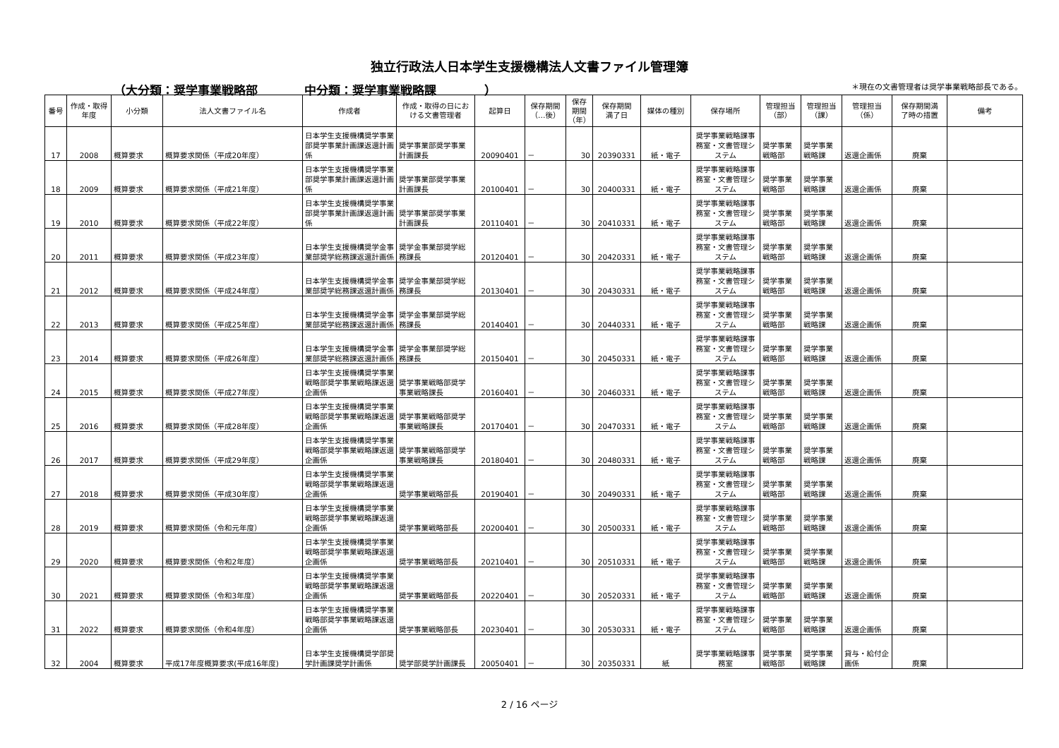独立行政法人日本学生支援機構法人文書ファイル管理簿
（大分類：奨学事業戦略部 中分類：奨学事業戦略課　　　　） ＊現在の文書管理者は奨学事業戦略部長である。
| 番号 | 作成・取得 年度 | 小分類 | 法人文書ファイル名 | 作成者 | 作成・取得の日にお ける文書管理者 | 起算日 | 保存期間 （…後） | 保存 期間 （年） | 保存期間 満了日 | 媒体の種別 | 保存場所 | 管理担当 （部） | 管理担当 （課） | 管理担当 （係） | 保存期間満 了時の措置 | 備考 |
| --- | --- | --- | --- | --- | --- | --- | --- | --- | --- | --- | --- | --- | --- | --- | --- | --- |
| 17 | 2008 | 概算要求 | 概算要求関係（平成20年度） | 日本学生支援機構奨学事業部奨学事業計画課返還計画係 | 奨学事業部奨学事業計画課長 | 20090401 | － | 30 | 20390331 | 紙・電子 | 奨学事業戦略課事務室・文書管理システム | 奨学事業戦略部 | 奨学事業戦略課 | 返還企画係 | 廃棄 | |
| 18 | 2009 | 概算要求 | 概算要求関係（平成21年度） | 日本学生支援機構奨学事業部奨学事業計画課返還計画係 | 奨学事業部奨学事業計画課長 | 20100401 | － | 30 | 20400331 | 紙・電子 | 奨学事業戦略課事務室・文書管理システム | 奨学事業戦略部 | 奨学事業戦略課 | 返還企画係 | 廃棄 | |
| 19 | 2010 | 概算要求 | 概算要求関係（平成22年度） | 日本学生支援機構奨学事業部奨学事業計画課返還計画係 | 奨学事業部奨学事業計画課長 | 20110401 | － | 30 | 20410331 | 紙・電子 | 奨学事業戦略課事務室・文書管理システム | 奨学事業戦略部 | 奨学事業戦略課 | 返還企画係 | 廃棄 | |
| 20 | 2011 | 概算要求 | 概算要求関係（平成23年度） | 日本学生支援機構奨学金事業部奨学総務課返還計画係 | 奨学金事業部奨学総務課長 | 20120401 | － | 30 | 20420331 | 紙・電子 | 奨学事業戦略課事務室・文書管理システム | 奨学事業戦略部 | 奨学事業戦略課 | 返還企画係 | 廃棄 | |
| 21 | 2012 | 概算要求 | 概算要求関係（平成24年度） | 日本学生支援機構奨学金事業部奨学総務課返還計画係 | 奨学金事業部奨学総務課長 | 20130401 | － | 30 | 20430331 | 紙・電子 | 奨学事業戦略課事務室・文書管理システム | 奨学事業戦略部 | 奨学事業戦略課 | 返還企画係 | 廃棄 | |
| 22 | 2013 | 概算要求 | 概算要求関係（平成25年度） | 日本学生支援機構奨学金事業部奨学総務課返還計画係 | 奨学金事業部奨学総務課長 | 20140401 | － | 30 | 20440331 | 紙・電子 | 奨学事業戦略課事務室・文書管理システム | 奨学事業戦略部 | 奨学事業戦略課 | 返還企画係 | 廃棄 | |
| 23 | 2014 | 概算要求 | 概算要求関係（平成26年度） | 日本学生支援機構奨学金事業部奨学総務課返還計画係 | 奨学金事業部奨学総務課長 | 20150401 | － | 30 | 20450331 | 紙・電子 | 奨学事業戦略課事務室・文書管理システム | 奨学事業戦略部 | 奨学事業戦略課 | 返還企画係 | 廃棄 | |
| 24 | 2015 | 概算要求 | 概算要求関係（平成27年度） | 日本学生支援機構奨学事業戦略部奨学事業戦略課返還企画係 | 奨学事業戦略部奨学事業戦略課長 | 20160401 | － | 30 | 20460331 | 紙・電子 | 奨学事業戦略課事務室・文書管理システム | 奨学事業戦略部 | 奨学事業戦略課 | 返還企画係 | 廃棄 | |
| 25 | 2016 | 概算要求 | 概算要求関係（平成28年度） | 日本学生支援機構奨学事業戦略部奨学事業戦略課返還企画係 | 奨学事業戦略部奨学事業戦略課長 | 20170401 | － | 30 | 20470331 | 紙・電子 | 奨学事業戦略課事務室・文書管理システム | 奨学事業戦略部 | 奨学事業戦略課 | 返還企画係 | 廃棄 | |
| 26 | 2017 | 概算要求 | 概算要求関係（平成29年度） | 日本学生支援機構奨学事業戦略部奨学事業戦略課返還企画係 | 奨学事業戦略部奨学事業戦略課長 | 20180401 | － | 30 | 20480331 | 紙・電子 | 奨学事業戦略課事務室・文書管理システム | 奨学事業戦略部 | 奨学事業戦略課 | 返還企画係 | 廃棄 | |
| 27 | 2018 | 概算要求 | 概算要求関係（平成30年度） | 日本学生支援機構奨学事業戦略部奨学事業戦略課返還企画係 | 奨学事業戦略部長 | 20190401 | － | 30 | 20490331 | 紙・電子 | 奨学事業戦略課事務室・文書管理システム | 奨学事業戦略部 | 奨学事業戦略課 | 返還企画係 | 廃棄 | |
| 28 | 2019 | 概算要求 | 概算要求関係（令和元年度） | 日本学生支援機構奨学事業戦略部奨学事業戦略課返還企画係 | 奨学事業戦略部長 | 20200401 | － | 30 | 20500331 | 紙・電子 | 奨学事業戦略課事務室・文書管理システム | 奨学事業戦略部 | 奨学事業戦略課 | 返還企画係 | 廃棄 | |
| 29 | 2020 | 概算要求 | 概算要求関係（令和2年度） | 日本学生支援機構奨学事業戦略部奨学事業戦略課返還企画係 | 奨学事業戦略部長 | 20210401 | － | 30 | 20510331 | 紙・電子 | 奨学事業戦略課事務室・文書管理システム | 奨学事業戦略部 | 奨学事業戦略課 | 返還企画係 | 廃棄 | |
| 30 | 2021 | 概算要求 | 概算要求関係（令和3年度） | 日本学生支援機構奨学事業戦略部奨学事業戦略課返還企画係 | 奨学事業戦略部長 | 20220401 | － | 30 | 20520331 | 紙・電子 | 奨学事業戦略課事務室・文書管理システム | 奨学事業戦略部 | 奨学事業戦略課 | 返還企画係 | 廃棄 | |
| 31 | 2022 | 概算要求 | 概算要求関係（令和4年度） | 日本学生支援機構奨学事業戦略部奨学事業戦略課返還企画係 | 奨学事業戦略部長 | 20230401 | － | 30 | 20530331 | 紙・電子 | 奨学事業戦略課事務室・文書管理システム | 奨学事業戦略部 | 奨学事業戦略課 | 返還企画係 | 廃棄 | |
| 32 | 2004 | 概算要求 | 平成17年度概算要求(平成16年度) | 日本学生支援機構奨学部奨学計画課奨学計画係 | 奨学部奨学計画課長 | 20050401 | － | 30 | 20350331 | 紙 | 奨学事業戦略課事務室 | 奨学事業戦略部 | 奨学事業戦略課 | 貸与・給付企画係 | 廃棄 | |
2 / 16 ページ